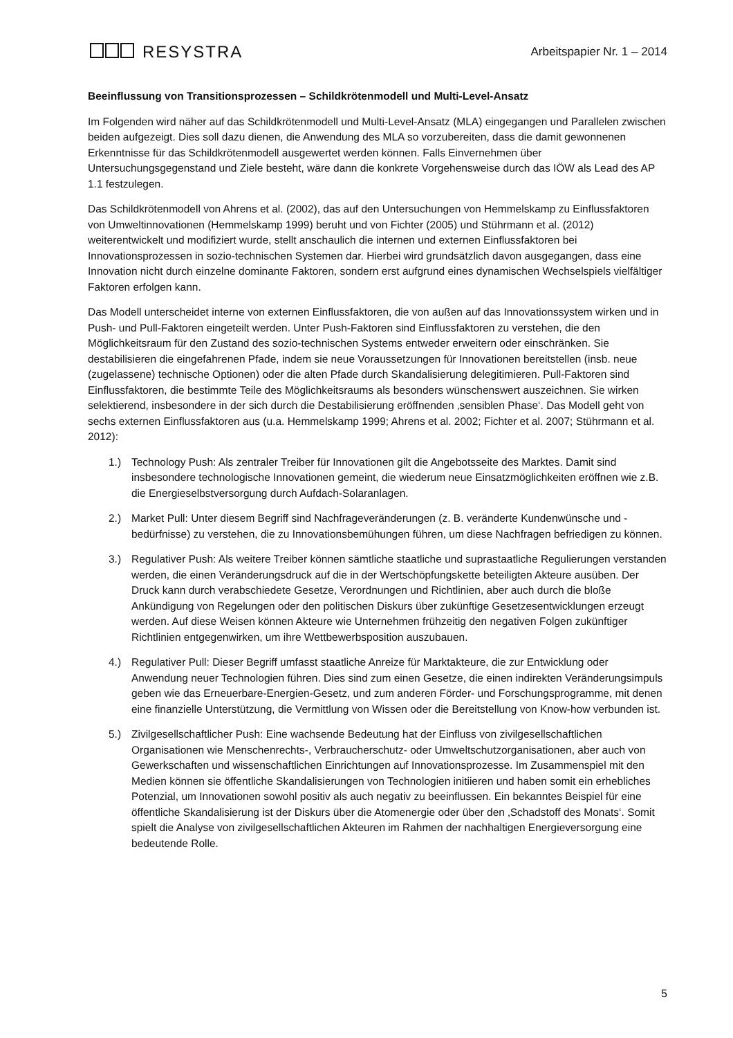RESYSTRA
Arbeitspapier Nr. 1 – 2014
Beeinflussung von Transitionsprozessen – Schildkrötenmodell und Multi-Level-Ansatz
Im Folgenden wird näher auf das Schildkrötenmodell und Multi-Level-Ansatz (MLA) eingegangen und Parallelen zwischen beiden aufgezeigt. Dies soll dazu dienen, die Anwendung des MLA so vorzubereiten, dass die damit gewonnenen Erkenntnisse für das Schildkrötenmodell ausgewertet werden können. Falls Einvernehmen über Untersuchungsgegenstand und Ziele besteht, wäre dann die konkrete Vorgehensweise durch das IÖW als Lead des AP 1.1 festzulegen.
Das Schildkrötenmodell von Ahrens et al. (2002), das auf den Untersuchungen von Hemmelskamp zu Einflussfaktoren von Umweltinnovationen (Hemmelskamp 1999) beruht und von Fichter (2005) und Stührmann et al. (2012) weiterentwickelt und modifiziert wurde, stellt anschaulich die internen und externen Einflussfaktoren bei Innovationsprozessen in sozio-technischen Systemen dar. Hierbei wird grundsätzlich davon ausgegangen, dass eine Innovation nicht durch einzelne dominante Faktoren, sondern erst aufgrund eines dynamischen Wechselspiels vielfältiger Faktoren erfolgen kann.
Das Modell unterscheidet interne von externen Einflussfaktoren, die von außen auf das Innovationssystem wirken und in Push- und Pull-Faktoren eingeteilt werden. Unter Push-Faktoren sind Einflussfaktoren zu verstehen, die den Möglichkeitsraum für den Zustand des sozio-technischen Systems entweder erweitern oder einschränken. Sie destabilisieren die eingefahrenen Pfade, indem sie neue Voraussetzungen für Innovationen bereitstellen (insb. neue (zugelassene) technische Optionen) oder die alten Pfade durch Skandalisierung delegitimieren. Pull-Faktoren sind Einflussfaktoren, die bestimmte Teile des Möglichkeitsraums als besonders wünschenswert auszeichnen. Sie wirken selektierend, insbesondere in der sich durch die Destabilisierung eröffnenden ‚sensiblen Phase‘. Das Modell geht von sechs externen Einflussfaktoren aus (u.a. Hemmelskamp 1999; Ahrens et al. 2002; Fichter et al. 2007; Stührmann et al. 2012):
1.) Technology Push: Als zentraler Treiber für Innovationen gilt die Angebotsseite des Marktes. Damit sind insbesondere technologische Innovationen gemeint, die wiederum neue Einsatzmöglichkeiten eröffnen wie z.B. die Energieselbstversorgung durch Aufdach-Solaranlagen.
2.) Market Pull: Unter diesem Begriff sind Nachfrageveränderungen (z. B. veränderte Kundenwünsche und -bedürfnisse) zu verstehen, die zu Innovationsbemühungen führen, um diese Nachfragen befriedigen zu können.
3.) Regulativer Push: Als weitere Treiber können sämtliche staatliche und suprastaatliche Regulierungen verstanden werden, die einen Veränderungsdruck auf die in der Wertschöpfungskette beteiligten Akteure ausüben. Der Druck kann durch verabschiedete Gesetze, Verordnungen und Richtlinien, aber auch durch die bloße Ankündigung von Regelungen oder den politischen Diskurs über zukünftige Gesetzesentwicklungen erzeugt werden. Auf diese Weisen können Akteure wie Unternehmen frühzeitig den negativen Folgen zukünftiger Richtlinien entgegenwirken, um ihre Wettbewerbsposition auszubauen.
4.) Regulativer Pull: Dieser Begriff umfasst staatliche Anreize für Marktakteure, die zur Entwicklung oder Anwendung neuer Technologien führen. Dies sind zum einen Gesetze, die einen indirekten Veränderungsimpuls geben wie das Erneuerbare-Energien-Gesetz, und zum anderen Förder- und Forschungsprogramme, mit denen eine finanzielle Unterstützung, die Vermittlung von Wissen oder die Bereitstellung von Know-how verbunden ist.
5.) Zivilgesellschaftlicher Push: Eine wachsende Bedeutung hat der Einfluss von zivilgesellschaftlichen Organisationen wie Menschenrechts-, Verbraucherschutz- oder Umweltschutzorganisationen, aber auch von Gewerkschaften und wissenschaftlichen Einrichtungen auf Innovationsprozesse. Im Zusammenspiel mit den Medien können sie öffentliche Skandalisierungen von Technologien initiieren und haben somit ein erhebliches Potenzial, um Innovationen sowohl positiv als auch negativ zu beeinflussen. Ein bekanntes Beispiel für eine öffentliche Skandalisierung ist der Diskurs über die Atomenergie oder über den ‚Schadstoff des Monats‘. Somit spielt die Analyse von zivilgesellschaftlichen Akteuren im Rahmen der nachhaltigen Energieversorgung eine bedeutende Rolle.
5